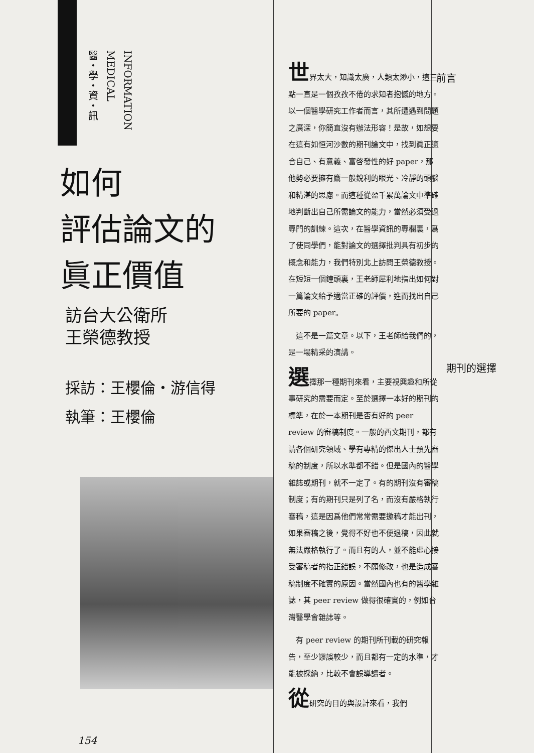醫・學・資・訊
MEDICAL
INFORMATION
如何
評估論文的
眞正價值
訪台大公衛所
王榮德教授
採訪：王櫻倫・游信得
執筆：王櫻倫
154
世界太大，知識太廣，人類太渺小，這三點一直是一個孜孜不倦的求知者抱憾的地方。以一個醫學研究工作者而言，其所遭遇到問題之廣深，你簡直沒有辦法形容！是故，如想要在這有如恒河沙數的期刊論文中，找到眞正適合自己、有意義、富啓發性的好 paper，那他勢必要擁有鷹一般銳利的眼光、冷靜的頭腦和精湛的思慮。而這種從盈千累萬論文中準確地判斷出自己所需論文的能力，當然必須受過專門的訓練。這次，在醫學資訊的專欄裏，爲了使同學們，能對論文的選擇批判具有初步的概念和能力，我們特別北上訪問王榮德教授。在短短一個鐘頭裏，王老師犀利地指出如何對一篇論文給予適當正確的評價，進而找出自己所要的 paper。
　這不是一篇文章。以下，王老師給我們的，是一場精采的演講。
選擇那一種期刊來看，主要視興趣和所從事研究的需要而定。至於選擇一本好的期刊的標準，在於一本期刊是否有好的 peer review 的審稿制度。一般的西文期刊，都有請各個研究領域、學有專精的傑出人士預先審稿的制度，所以水準都不錯。但是國內的醫學雜誌或期刊，就不一定了。有的期刊沒有審稿制度；有的期刊只是列了名，而沒有嚴格執行審稿，這是因爲他們常常需要邀稿才能出刊，如果審稿之後，覺得不好也不便退稿，因此就無法嚴格執行了。而且有的人，並不能虛心接受審稿者的指正錯誤，不願修改，也是造成審稿制度不確實的原因。當然國內也有的醫學雜誌，其 peer review 做得很確實的，例如台灣醫學會雜誌等。
　有 peer review 的期刊所刊載的研究報告，至少謬誤較少，而且都有一定的水準，才能被採納，比較不會誤導讀者。
從研究的目的與設計來看，我們
前言
期刊的選擇